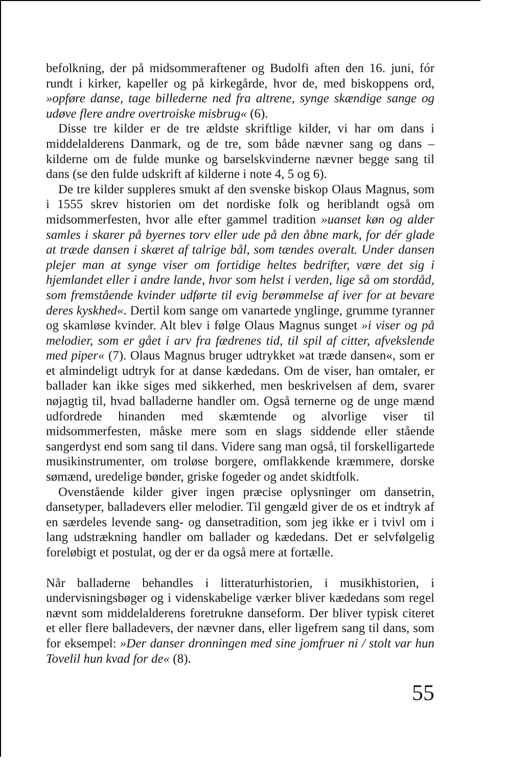befolkning, der på midsommeraftener og Budolfi aften den 16. juni, fór rundt i kirker, kapeller og på kirkegårde, hvor de, med biskoppens ord, »opføre danse, tage billederne ned fra altrene, synge skændige sange og udøve flere andre overtroiske misbrug« (6).
Disse tre kilder er de tre ældste skriftlige kilder, vi har om dans i middelalderens Danmark, og de tre, som både nævner sang og dans – kilderne om de fulde munke og barselskvinderne nævner begge sang til dans (se den fulde udskrift af kilderne i note 4, 5 og 6).
De tre kilder suppleres smukt af den svenske biskop Olaus Magnus, som i 1555 skrev historien om det nordiske folk og heriblandt også om midsommerfesten, hvor alle efter gammel tradition »uanset køn og alder samles i skarer på byernes torv eller ude på den åbne mark, for dér glade at træde dansen i skæret af talrige bål, som tændes overalt. Under dansen plejer man at synge viser om fortidige heltes bedrifter, være det sig i hjemlandet eller i andre lande, hvor som helst i verden, lige så om stordåd, som fremstående kvinder udførte til evig berømmelse af iver for at bevare deres kyskhed«. Dertil kom sange om vanartede ynglinge, grumme tyranner og skamløse kvinder. Alt blev i følge Olaus Magnus sunget »i viser og på melodier, som er gået i arv fra fædrenes tid, til spil af citter, afvekslende med piper« (7). Olaus Magnus bruger udtrykket »at træde dansen«, som er et almindeligt udtryk for at danse kædedans. Om de viser, han omtaler, er ballader kan ikke siges med sikkerhed, men beskrivelsen af dem, svarer nøjagtig til, hvad balladerne handler om. Også ternerne og de unge mænd udfordrede hinanden med skæmtende og alvorlige viser til midsommerfesten, måske mere som en slags siddende eller stående sangerdyst end som sang til dans. Videre sang man også, til forskelligartede musikinstrumenter, om troløse borgere, omflakkende kræmmere, dorske sømænd, uredelige bønder, griske fogeder og andet skidtfolk.
Ovenstående kilder giver ingen præcise oplysninger om dansetrin, dansetyper, balladevers eller melodier. Til gengæld giver de os et indtryk af en særdeles levende sang- og dansetradition, som jeg ikke er i tvivl om i lang udstrækning handler om ballader og kædedans. Det er selvfølgelig foreløbigt et postulat, og der er da også mere at fortælle.
Når balladerne behandles i litteraturhistorien, i musikhistorien, i undervisningsbøger og i videnskabelige værker bliver kædedans som regel nævnt som middelalderens foretrukne danseform. Der bliver typisk citeret et eller flere balladevers, der nævner dans, eller ligefrem sang til dans, som for eksempel: »Der danser dronningen med sine jomfruer ni / stolt var hun Tovelil hun kvad for de« (8).
55